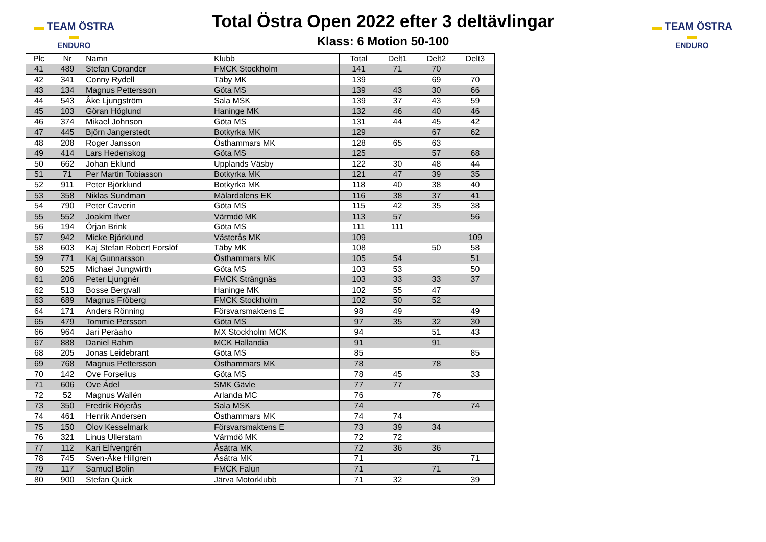▬ TEAM ÖSTRA ▬
ENDURO
Total Östra Open 2022 efter 3 deltävlingar
Klass: 6 Motion 50-100
▬ TEAM ÖSTRA ▬
ENDURO
| Plc | Nr | Namn | Klubb | Total | Delt1 | Delt2 | Delt3 |
| --- | --- | --- | --- | --- | --- | --- | --- |
| 41 | 489 | Stefan Corander | FMCK Stockholm | 141 | 71 | 70 | |
| 42 | 341 | Conny Rydell | Täby MK | 139 | | 69 | 70 |
| 43 | 134 | Magnus Pettersson | Göta MS | 139 | 43 | 30 | 66 |
| 44 | 543 | Åke Ljungström | Sala MSK | 139 | 37 | 43 | 59 |
| 45 | 103 | Göran Höglund | Haninge MK | 132 | 46 | 40 | 46 |
| 46 | 374 | Mikael Johnson | Göta MS | 131 | 44 | 45 | 42 |
| 47 | 445 | Björn Jangerstedt | Botkyrka MK | 129 | | 67 | 62 |
| 48 | 208 | Roger Jansson | Östhammars MK | 128 | 65 | 63 | |
| 49 | 414 | Lars Hedenskog | Göta MS | 125 | | 57 | 68 |
| 50 | 662 | Johan Eklund | Upplands Väsby | 122 | 30 | 48 | 44 |
| 51 | 71 | Per Martin Tobiasson | Botkyrka MK | 121 | 47 | 39 | 35 |
| 52 | 911 | Peter Björklund | Botkyrka MK | 118 | 40 | 38 | 40 |
| 53 | 358 | Niklas Sundman | Mälardalens EK | 116 | 38 | 37 | 41 |
| 54 | 790 | Peter Caverin | Göta MS | 115 | 42 | 35 | 38 |
| 55 | 552 | Joakim Ifver | Värmdö MK | 113 | 57 | | 56 |
| 56 | 194 | Örjan Brink | Göta MS | 111 | 111 | | |
| 57 | 942 | Micke Björklund | Västerås MK | 109 | | | 109 |
| 58 | 603 | Kaj Stefan Robert Forslöf | Täby MK | 108 | | 50 | 58 |
| 59 | 771 | Kaj Gunnarsson | Östhammars MK | 105 | 54 | | 51 |
| 60 | 525 | Michael Jungwirth | Göta MS | 103 | 53 | | 50 |
| 61 | 206 | Peter Ljungnér | FMCK Strängnäs | 103 | 33 | 33 | 37 |
| 62 | 513 | Bosse Bergvall | Haninge MK | 102 | 55 | 47 | |
| 63 | 689 | Magnus Fröberg | FMCK Stockholm | 102 | 50 | 52 | |
| 64 | 171 | Anders Rönning | Försvarsmaktens E | 98 | 49 | | 49 |
| 65 | 479 | Tommie Persson | Göta MS | 97 | 35 | 32 | 30 |
| 66 | 964 | Jari Peräaho | MX Stockholm MCK | 94 | | 51 | 43 |
| 67 | 888 | Daniel Rahm | MCK Hallandia | 91 | | 91 | |
| 68 | 205 | Jonas Leidebrant | Göta MS | 85 | | | 85 |
| 69 | 768 | Magnus Pettersson | Östhammars MK | 78 | | 78 | |
| 70 | 142 | Ove Forselius | Göta MS | 78 | 45 | | 33 |
| 71 | 606 | Ove Ädel | SMK Gävle | 77 | 77 | | |
| 72 | 52 | Magnus Wallén | Arlanda MC | 76 | | 76 | |
| 73 | 350 | Fredrik Röjerås | Sala MSK | 74 | | | 74 |
| 74 | 461 | Henrik Andersen | Östhammars MK | 74 | 74 | | |
| 75 | 150 | Olov Kesselmark | Försvarsmaktens E | 73 | 39 | 34 | |
| 76 | 321 | Linus Ullerstam | Värmdö MK | 72 | 72 | | |
| 77 | 112 | Kari Elfvengrén | Åsätra MK | 72 | 36 | 36 | |
| 78 | 745 | Sven-Åke Hillgren | Åsätra MK | 71 | | | 71 |
| 79 | 117 | Samuel Bolin | FMCK Falun | 71 | | 71 | |
| 80 | 900 | Stefan Quick | Järva Motorklubb | 71 | 32 | | 39 |